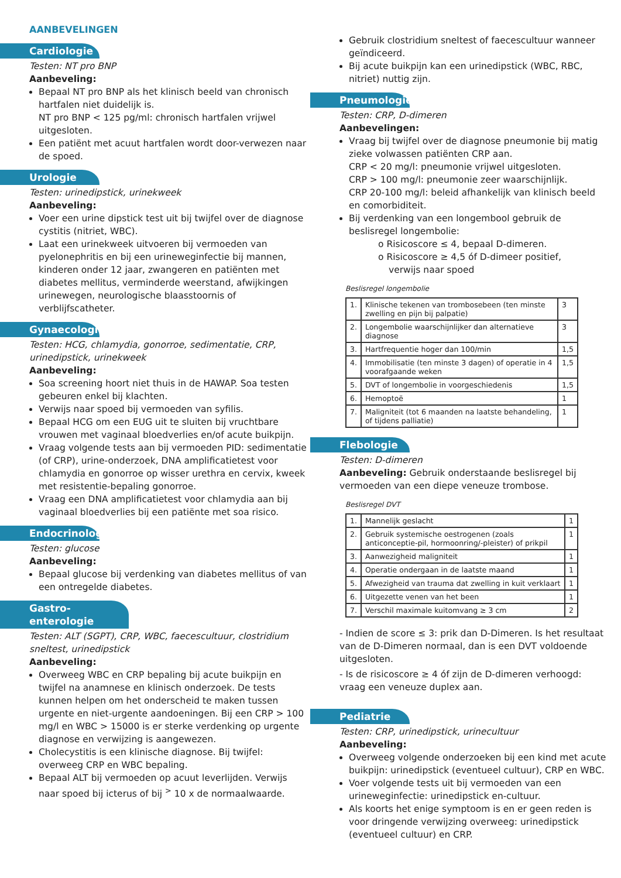AANBEVELINGEN
Cardiologie
Testen: NT pro BNP
Aanbeveling:
Bepaal NT pro BNP als het klinisch beeld van chronisch hartfalen niet duidelijk is.
NT pro BNP < 125 pg/ml: chronisch hartfalen vrijwel uitgesloten.
Een patiënt met acuut hartfalen wordt door-verwezen naar de spoed.
Urologie
Testen: urinedipstick, urinekweek
Aanbeveling:
Voer een urine dipstick test uit bij twijfel over de diagnose cystitis (nitriet, WBC).
Laat een urinekweek uitvoeren bij vermoeden van pyelonephritis en bij een urineweginfectie bij mannen, kinderen onder 12 jaar, zwangeren en patiënten met diabetes mellitus, verminderde weerstand, afwijkingen urinewegen, neurologische blaasstoornis of verblijfscatheter.
Gynaecologie
Testen: HCG, chlamydia, gonorroe, sedimentatie, CRP, urinedipstick, urinekweek
Aanbeveling:
Soa screening hoort niet thuis in de HAWAP. Soa testen gebeuren enkel bij klachten.
Verwijs naar spoed bij vermoeden van syfilis.
Bepaal HCG om een EUG uit te sluiten bij vruchtbare vrouwen met vaginaal bloedverlies en/of acute buikpijn.
Vraag volgende tests aan bij vermoeden PID: sedimentatie (of CRP), urine-onderzoek, DNA amplificatietest voor chlamydia en gonorroe op wisser urethra en cervix, kweek met resistentie-bepaling gonorroe.
Vraag een DNA amplificatietest voor chlamydia aan bij vaginaal bloedverlies bij een patiënte met soa risico.
Endocrinologie
Testen: glucose
Aanbeveling:
Bepaal glucose bij verdenking van diabetes mellitus of van een ontregelde diabetes.
Gastro-enterologie
Testen: ALT (SGPT), CRP, WBC, faecescultuur, clostridium sneltest, urinedipstick
Aanbeveling:
Overweeg WBC en CRP bepaling bij acute buikpijn en twijfel na anamnese en klinisch onderzoek. De tests kunnen helpen om het onderscheid te maken tussen urgente en niet-urgente aandoeningen. Bij een CRP > 100 mg/l en WBC > 15000 is er sterke verdenking op urgente diagnose en verwijzing is aangewezen.
Cholecystitis is een klinische diagnose. Bij twijfel: overweeg CRP en WBC bepaling.
Bepaal ALT bij vermoeden op acuut leverlijden. Verwijs naar spoed bij icterus of bij <sup>></sup> 10 x de normaalwaarde.
Gebruik clostridium sneltest of faecescultuur wanneer geïndiceerd.
Bij acute buikpijn kan een urinedipstick (WBC, RBC, nitriet) nuttig zijn.
Pneumologie
Testen: CRP, D-dimeren
Aanbevelingen:
Vraag bij twijfel over de diagnose pneumonie bij matig zieke volwassen patiënten CRP aan.
CRP < 20 mg/l: pneumonie vrijwel uitgesloten.
CRP > 100 mg/l: pneumonie zeer waarschijnlijk.
CRP 20-100 mg/l: beleid afhankelijk van klinisch beeld en comorbiditeit.
Bij verdenking van een longembool gebruik de beslisregel longembolie:
o Risicoscore ≤ 4, bepaal D-dimeren.
o Risicoscore ≥ 4,5 óf D-dimeer positief,
verwijs naar spoed
Beslisregel longembolie
| 1. | Klinische tekenen van trombosebeen (ten minste zwelling en pijn bij palpatie) | 3 |
| 2. | Longembolie waarschijnlijker dan alternatieve diagnose | 3 |
| 3. | Hartfrequentie hoger dan 100/min | 1,5 |
| 4. | Immobilisatie (ten minste 3 dagen) of operatie in 4 voorafgaande weken | 1,5 |
| 5. | DVT of longembolie in voorgeschiedenis | 1,5 |
| 6. | Hemoptoë | 1 |
| 7. | Maligniteit (tot 6 maanden na laatste behandeling, of tijdens palliatie) | 1 |
Flebologie
Testen: D-dimeren
Aanbeveling: Gebruik onderstaande beslisregel bij vermoeden van een diepe veneuze trombose.
Beslisregel DVT
| 1. | Mannelijk geslacht | 1 |
| 2. | Gebruik systemische oestrogenen (zoals anticonceptie-pil, hormoonring/-pleister) of prikpil | 1 |
| 3. | Aanwezigheid maligniteit | 1 |
| 4. | Operatie ondergaan in de laatste maand | 1 |
| 5. | Afwezigheid van trauma dat zwelling in kuit verklaart | 1 |
| 6. | Uitgezette venen van het been | 1 |
| 7. | Verschil maximale kuitomvang ≥ 3 cm | 2 |
- Indien de score ≤ 3: prik dan D-Dimeren. Is het resultaat van de D-Dimeren normaal, dan is een DVT voldoende uitgesloten.
- Is de risicoscore ≥ 4 óf zijn de D-dimeren verhoogd: vraag een veneuze duplex aan.
Pediatrie
Testen: CRP, urinedipstick, urinecultuur
Aanbeveling:
Overweeg volgende onderzoeken bij een kind met acute buikpijn: urinedipstick (eventueel cultuur), CRP en WBC.
Voer volgende tests uit bij vermoeden van een urineweginfectie: urinedipstick en-cultuur.
Als koorts het enige symptoom is en er geen reden is voor dringende verwijzing overweeg: urinedipstick (eventueel cultuur) en CRP.